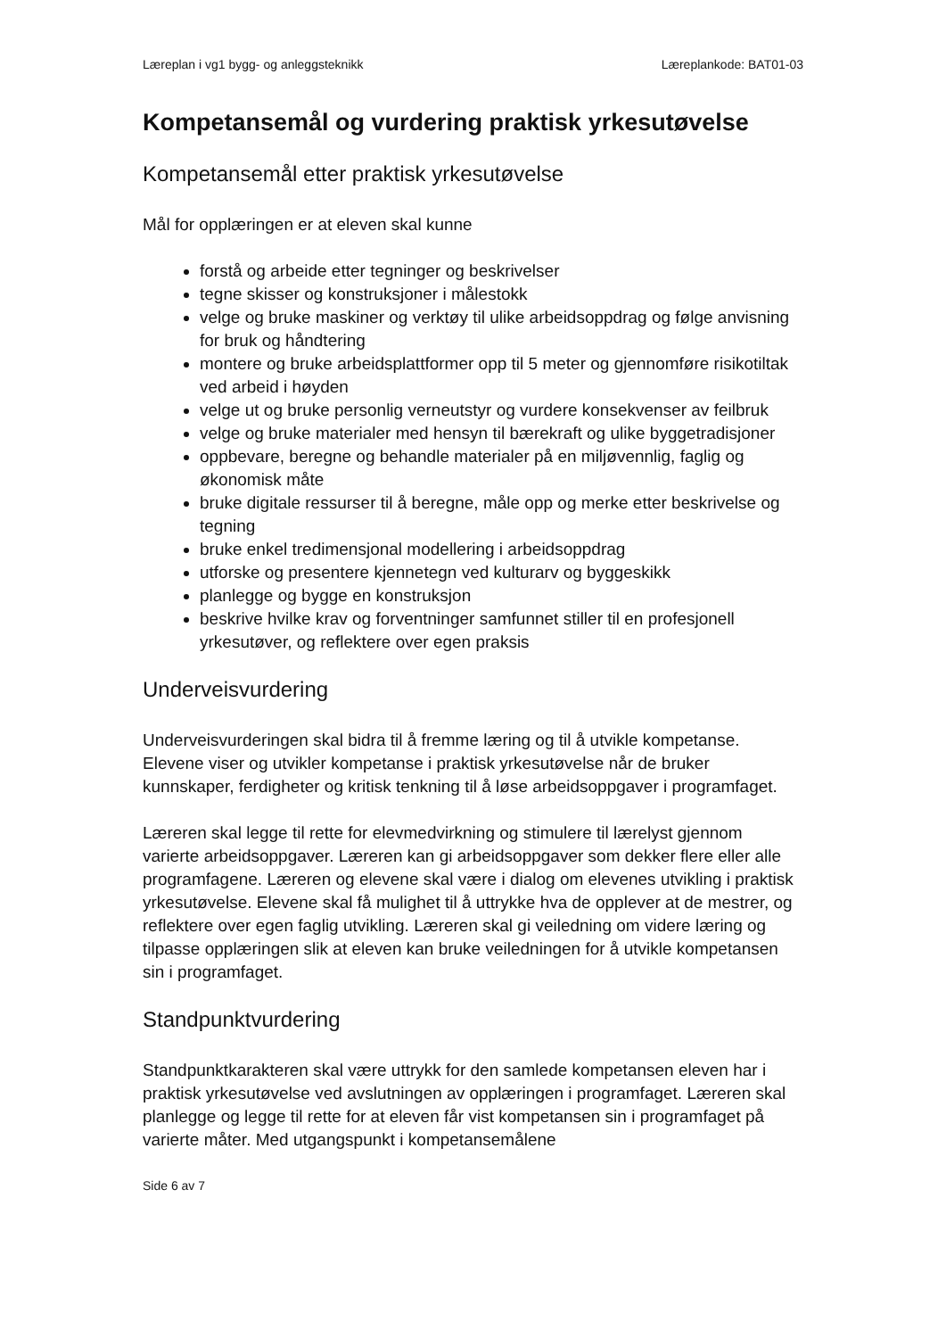Læreplan i vg1 bygg- og anleggsteknikk Læreplankode: BAT01-03
Kompetansemål og vurdering praktisk yrkesutøvelse
Kompetansemål etter praktisk yrkesutøvelse
Mål for opplæringen er at eleven skal kunne
forstå og arbeide etter tegninger og beskrivelser
tegne skisser og konstruksjoner i målestokk
velge og bruke maskiner og verktøy til ulike arbeidsoppdrag og følge anvisning for bruk og håndtering
montere og bruke arbeidsplattformer opp til 5 meter og gjennomføre risikotiltak ved arbeid i høyden
velge ut og bruke personlig verneutstyr og vurdere konsekvenser av feilbruk
velge og bruke materialer med hensyn til bærekraft og ulike byggetradisjoner
oppbevare, beregne og behandle materialer på en miljøvennlig, faglig og økonomisk måte
bruke digitale ressurser til å beregne, måle opp og merke etter beskrivelse og tegning
bruke enkel tredimensjonal modellering i arbeidsoppdrag
utforske og presentere kjennetegn ved kulturarv og byggeskikk
planlegge og bygge en konstruksjon
beskrive hvilke krav og forventninger samfunnet stiller til en profesjonell yrkesutøver, og reflektere over egen praksis
Underveisvurdering
Underveisvurderingen skal bidra til å fremme læring og til å utvikle kompetanse. Elevene viser og utvikler kompetanse i praktisk yrkesutøvelse når de bruker kunnskaper, ferdigheter og kritisk tenkning til å løse arbeidsoppgaver i programfaget.
Læreren skal legge til rette for elevmedvirkning og stimulere til lærelyst gjennom varierte arbeidsoppgaver. Læreren kan gi arbeidsoppgaver som dekker flere eller alle programfagene. Læreren og elevene skal være i dialog om elevenes utvikling i praktisk yrkesutøvelse. Elevene skal få mulighet til å uttrykke hva de opplever at de mestrer, og reflektere over egen faglig utvikling. Læreren skal gi veiledning om videre læring og tilpasse opplæringen slik at eleven kan bruke veiledningen for å utvikle kompetansen sin i programfaget.
Standpunktvurdering
Standpunktkarakteren skal være uttrykk for den samlede kompetansen eleven har i praktisk yrkesutøvelse ved avslutningen av opplæringen i programfaget. Læreren skal planlegge og legge til rette for at eleven får vist kompetansen sin i programfaget på varierte måter. Med utgangspunkt i kompetansemålene
Side 6 av 7